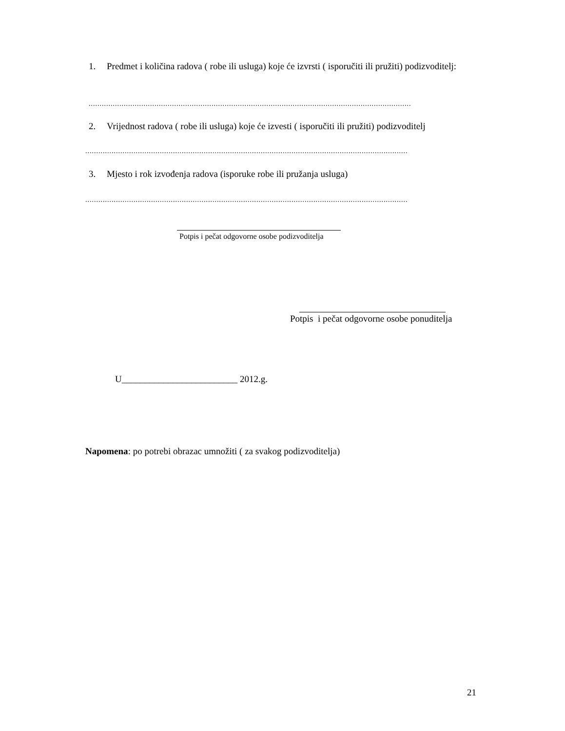1. Predmet i količina radova ( robe ili usluga) koje će izvrsti ( isporučiti ili pružiti) podizvoditelj:
...................................................................................................................................................
2. Vrijednost radova ( robe ili usluga) koje će izvesti ( isporučiti ili pružiti) podizvoditelj
...................................................................................................................................................
3. Mjesto i rok izvođenja radova (isporuke robe ili pružanja usluga)
...................................................................................................................................................
Potpis i pečat odgovorne osobe podizvoditelja
Potpis i pečat odgovorne osobe ponuditelja
U_________________________ 2012.g.
Napomena: po potrebi obrazac umnožiti ( za svakog podizvoditelja)
21